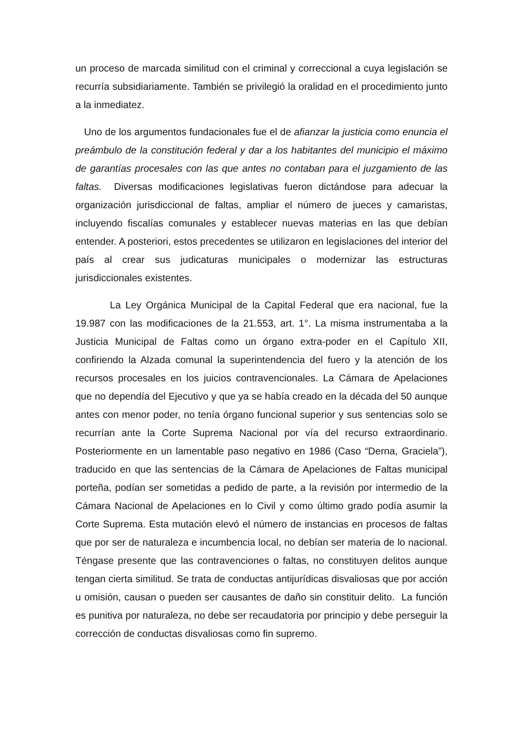un proceso de marcada similitud con el criminal y correccional a cuya legislación se recurría subsidiariamente. También se privilegió la oralidad en el procedimiento junto a la inmediatez.
Uno de los argumentos fundacionales fue el de afianzar la justicia como enuncia el preámbulo de la constitución federal y dar a los habitantes del municipio el máximo de garantías procesales con las que antes no contaban para el juzgamiento de las faltas. Diversas modificaciones legislativas fueron dictándose para adecuar la organización jurisdiccional de faltas, ampliar el número de jueces y camaristas, incluyendo fiscalías comunales y establecer nuevas materias en las que debían entender. A posteriori, estos precedentes se utilizaron en legislaciones del interior del país al crear sus judicaturas municipales o modernizar las estructuras jurisdiccionales existentes.
La Ley Orgánica Municipal de la Capital Federal que era nacional, fue la 19.987 con las modificaciones de la 21.553, art. 1°. La misma instrumentaba a la Justicia Municipal de Faltas como un órgano extra-poder en el Capítulo XII, confiriendo la Alzada comunal la superintendencia del fuero y la atención de los recursos procesales en los juicios contravencionales. La Cámara de Apelaciones que no dependía del Ejecutivo y que ya se había creado en la década del 50 aunque antes con menor poder, no tenía órgano funcional superior y sus sentencias solo se recurrían ante la Corte Suprema Nacional por vía del recurso extraordinario. Posteriormente en un lamentable paso negativo en 1986 (Caso “Derna, Graciela”), traducido en que las sentencias de la Cámara de Apelaciones de Faltas municipal porteña, podían ser sometidas a pedido de parte, a la revisión por intermedio de la Cámara Nacional de Apelaciones en lo Civil y como último grado podía asumir la Corte Suprema. Esta mutación elevó el número de instancias en procesos de faltas que por ser de naturaleza e incumbencia local, no debían ser materia de lo nacional. Téngase presente que las contravenciones o faltas, no constituyen delitos aunque tengan cierta similitud. Se trata de conductas antijurídicas disvaliosas que por acción u omisión, causan o pueden ser causantes de daño sin constituir delito. La función es punitiva por naturaleza, no debe ser recaudatoria por principio y debe perseguir la corrección de conductas disvaliosas como fin supremo.